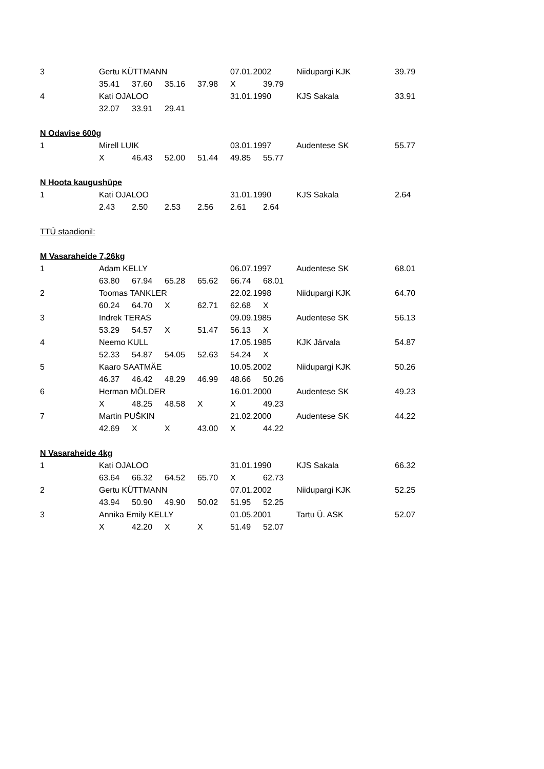| 3 | Gertu KÜTTMANN | | | | 07.01.2002 | | Niidupargi KJK | 39.79 |
| | 35.41 | 37.60 | 35.16 | 37.98 | X | 39.79 | | |
| 4 | Kati OJALOO | | | | 31.01.1990 | | KJS Sakala | 33.91 |
| | 32.07 | 33.91 | 29.41 | | | | | |
| N Odavise 600g | | | | | | | | |
| 1 | Mirell LUIK | | | | 03.01.1997 | | Audentese SK | 55.77 |
| | X | 46.43 | 52.00 | 51.44 | 49.85 | 55.77 | | |
| N Hoota kaugushüpe | | | | | | | | |
| 1 | Kati OJALOO | | | | 31.01.1990 | | KJS Sakala | 2.64 |
| | 2.43 | 2.50 | 2.53 | 2.56 | 2.61 | 2.64 | | |
| TTÜ staadionil: | | | | | | | | |
| M Vasaraheide 7,26kg | | | | | | | | |
| 1 | Adam KELLY | | | | 06.07.1997 | | Audentese SK | 68.01 |
| | 63.80 | 67.94 | 65.28 | 65.62 | 66.74 | 68.01 | | |
| 2 | Toomas TANKLER | | | | 22.02.1998 | | Niidupargi KJK | 64.70 |
| | 60.24 | 64.70 | X | 62.71 | 62.68 | X | | |
| 3 | Indrek TERAS | | | | 09.09.1985 | | Audentese SK | 56.13 |
| | 53.29 | 54.57 | X | 51.47 | 56.13 | X | | |
| 4 | Neemo KULL | | | | 17.05.1985 | | KJK Järvala | 54.87 |
| | 52.33 | 54.87 | 54.05 | 52.63 | 54.24 | X | | |
| 5 | Kaaro SAATMÄE | | | | 10.05.2002 | | Niidupargi KJK | 50.26 |
| | 46.37 | 46.42 | 48.29 | 46.99 | 48.66 | 50.26 | | |
| 6 | Herman MÕLDER | | | | 16.01.2000 | | Audentese SK | 49.23 |
| | X | 48.25 | 48.58 | X | X | 49.23 | | |
| 7 | Martin PUŠKIN | | | | 21.02.2000 | | Audentese SK | 44.22 |
| | 42.69 | X | X | 43.00 | X | 44.22 | | |
| N Vasaraheide 4kg | | | | | | | | |
| 1 | Kati OJALOO | | | | 31.01.1990 | | KJS Sakala | 66.32 |
| | 63.64 | 66.32 | 64.52 | 65.70 | X | 62.73 | | |
| 2 | Gertu KÜTTMANN | | | | 07.01.2002 | | Niidupargi KJK | 52.25 |
| | 43.94 | 50.90 | 49.90 | 50.02 | 51.95 | 52.25 | | |
| 3 | Annika Emily KELLY | | | | 01.05.2001 | | Tartu Ü. ASK | 52.07 |
| | X | 42.20 | X | X | 51.49 | 52.07 | | |